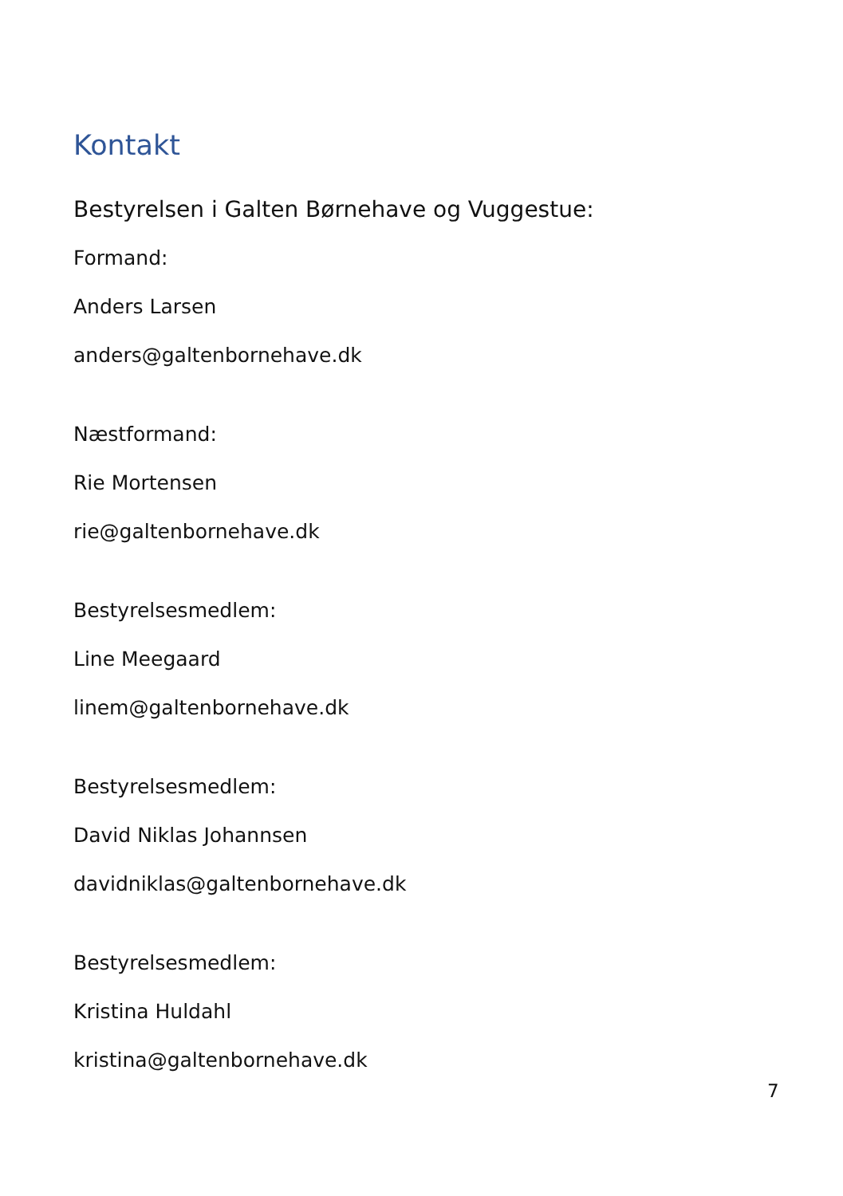Kontakt
Bestyrelsen i Galten Børnehave og Vuggestue:
Formand:
Anders Larsen
anders@galtenbornehave.dk
Næstformand:
Rie Mortensen
rie@galtenbornehave.dk
Bestyrelsesmedlem:
Line Meegaard
linem@galtenbornehave.dk
Bestyrelsesmedlem:
David Niklas Johannsen
davidniklas@galtenbornehave.dk
Bestyrelsesmedlem:
Kristina Huldahl
kristina@galtenbornehave.dk
7